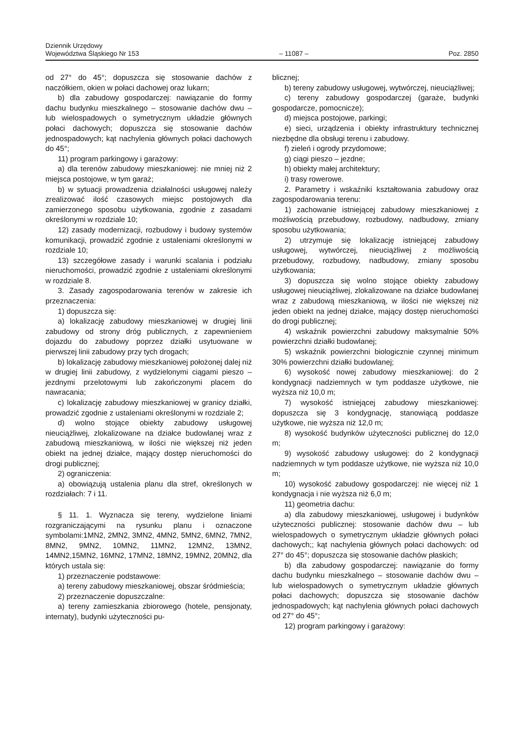Dziennik Urzędowy
Województwa Śląskiego Nr 153
– 11087 –
Poz. 2850
od 27° do 45°; dopuszcza się stosowanie dachów z naczółkiem, okien w połaci dachowej oraz lukarn;
b) dla zabudowy gospodarczej: nawiązanie do formy dachu budynku mieszkalnego – stosowanie dachów dwu – lub wielospadowych o symetrycznym układzie głównych połaci dachowych; dopuszcza się stosowanie dachów jednospadowych; kąt nachylenia głównych połaci dachowych do 45°;
11) program parkingowy i garażowy:
a) dla terenów zabudowy mieszkaniowej: nie mniej niż 2 miejsca postojowe, w tym garaż;
b) w sytuacji prowadzenia działalności usługowej należy zrealizować ilość czasowych miejsc postojowych dla zamierzonego sposobu użytkowania, zgodnie z zasadami określonymi w rozdziale 10;
12) zasady modernizacji, rozbudowy i budowy systemów komunikacji, prowadzić zgodnie z ustaleniami określonymi w rozdziale 10;
13) szczegółowe zasady i warunki scalania i podziału nieruchomości, prowadzić zgodnie z ustaleniami określonymi w rozdziale 8.
3. Zasady zagospodarowania terenów w zakresie ich przeznaczenia:
1) dopuszcza się:
a) lokalizację zabudowy mieszkaniowej w drugiej linii zabudowy od strony dróg publicznych, z zapewnieniem dojazdu do zabudowy poprzez działki usytuowane w pierwszej linii zabudowy przy tych drogach;
b) lokalizację zabudowy mieszkaniowej położonej dalej niż w drugiej linii zabudowy, z wydzielonymi ciągami pieszo – jezdnymi przelotowymi lub zakończonymi placem do nawracania;
c) lokalizację zabudowy mieszkaniowej w granicy działki, prowadzić zgodnie z ustaleniami określonymi w rozdziale 2;
d) wolno stojące obiekty zabudowy usługowej nieuciążliwej, zlokalizowane na działce budowlanej wraz z zabudową mieszkaniową, w ilości nie większej niż jeden obiekt na jednej działce, mający dostęp nieruchomości do drogi publicznej;
2) ograniczenia:
a) obowiązują ustalenia planu dla stref, określonych w rozdziałach: 7 i 11.
§ 11. 1. Wyznacza się tereny, wydzielone liniami rozgraniczającymi na rysunku planu i oznaczone symbolami:1MN2, 2MN2, 3MN2, 4MN2, 5MN2, 6MN2, 7MN2, 8MN2, 9MN2, 10MN2, 11MN2, 12MN2, 13MN2, 14MN2,15MN2, 16MN2, 17MN2, 18MN2, 19MN2, 20MN2, dla których ustala się:
1) przeznaczenie podstawowe:
a) tereny zabudowy mieszkaniowej, obszar śródmieścia;
2) przeznaczenie dopuszczalne:
a) tereny zamieszkania zbiorowego (hotele, pensjonaty, internaty), budynki użyteczności pu-
blicznej;
b) tereny zabudowy usługowej, wytwórczej, nieuciążliwej;
c) tereny zabudowy gospodarczej (garaże, budynki gospodarcze, pomocnicze);
d) miejsca postojowe, parkingi;
e) sieci, urządzenia i obiekty infrastruktury technicznej niezbędne dla obsługi terenu i zabudowy.
f) zieleń i ogrody przydomowe;
g) ciągi pieszo – jezdne;
h) obiekty małej architektury;
i) trasy rowerowe.
2. Parametry i wskaźniki kształtowania zabudowy oraz zagospodarowania terenu:
1) zachowanie istniejącej zabudowy mieszkaniowej z możliwością przebudowy, rozbudowy, nadbudowy, zmiany sposobu użytkowania;
2) utrzymuje się lokalizację istniejącej zabudowy usługowej, wytwórczej, nieuciążliwej z możliwością przebudowy, rozbudowy, nadbudowy, zmiany sposobu użytkowania;
3) dopuszcza się wolno stojące obiekty zabudowy usługowej nieuciążliwej, zlokalizowane na działce budowlanej wraz z zabudową mieszkaniową, w ilości nie większej niż jeden obiekt na jednej działce, mający dostęp nieruchomości do drogi publicznej;
4) wskaźnik powierzchni zabudowy maksymalnie 50% powierzchni działki budowlanej;
5) wskaźnik powierzchni biologicznie czynnej minimum 30% powierzchni działki budowlanej;
6) wysokość nowej zabudowy mieszkaniowej: do 2 kondygnacji nadziemnych w tym poddasze użytkowe, nie wyższa niż 10,0 m;
7) wysokość istniejącej zabudowy mieszkaniowej: dopuszcza się 3 kondygnację, stanowiącą poddasze użytkowe, nie wyższa niż 12,0 m;
8) wysokość budynków użyteczności publicznej do 12,0 m;
9) wysokość zabudowy usługowej: do 2 kondygnacji nadziemnych w tym poddasze użytkowe, nie wyższa niż 10,0 m;
10) wysokość zabudowy gospodarczej: nie więcej niż 1 kondygnacja i nie wyższa niż 6,0 m;
11) geometria dachu:
a) dla zabudowy mieszkaniowej, usługowej i budynków użyteczności publicznej: stosowanie dachów dwu – lub wielospadowych o symetrycznym układzie głównych połaci dachowych;; kąt nachylenia głównych połaci dachowych: od 27° do 45°; dopuszcza się stosowanie dachów płaskich;
b) dla zabudowy gospodarczej: nawiązanie do formy dachu budynku mieszkalnego – stosowanie dachów dwu – lub wielospadowych o symetrycznym układzie głównych połaci dachowych; dopuszcza się stosowanie dachów jednospadowych; kąt nachylenia głównych połaci dachowych od 27° do 45°;
12) program parkingowy i garażowy: